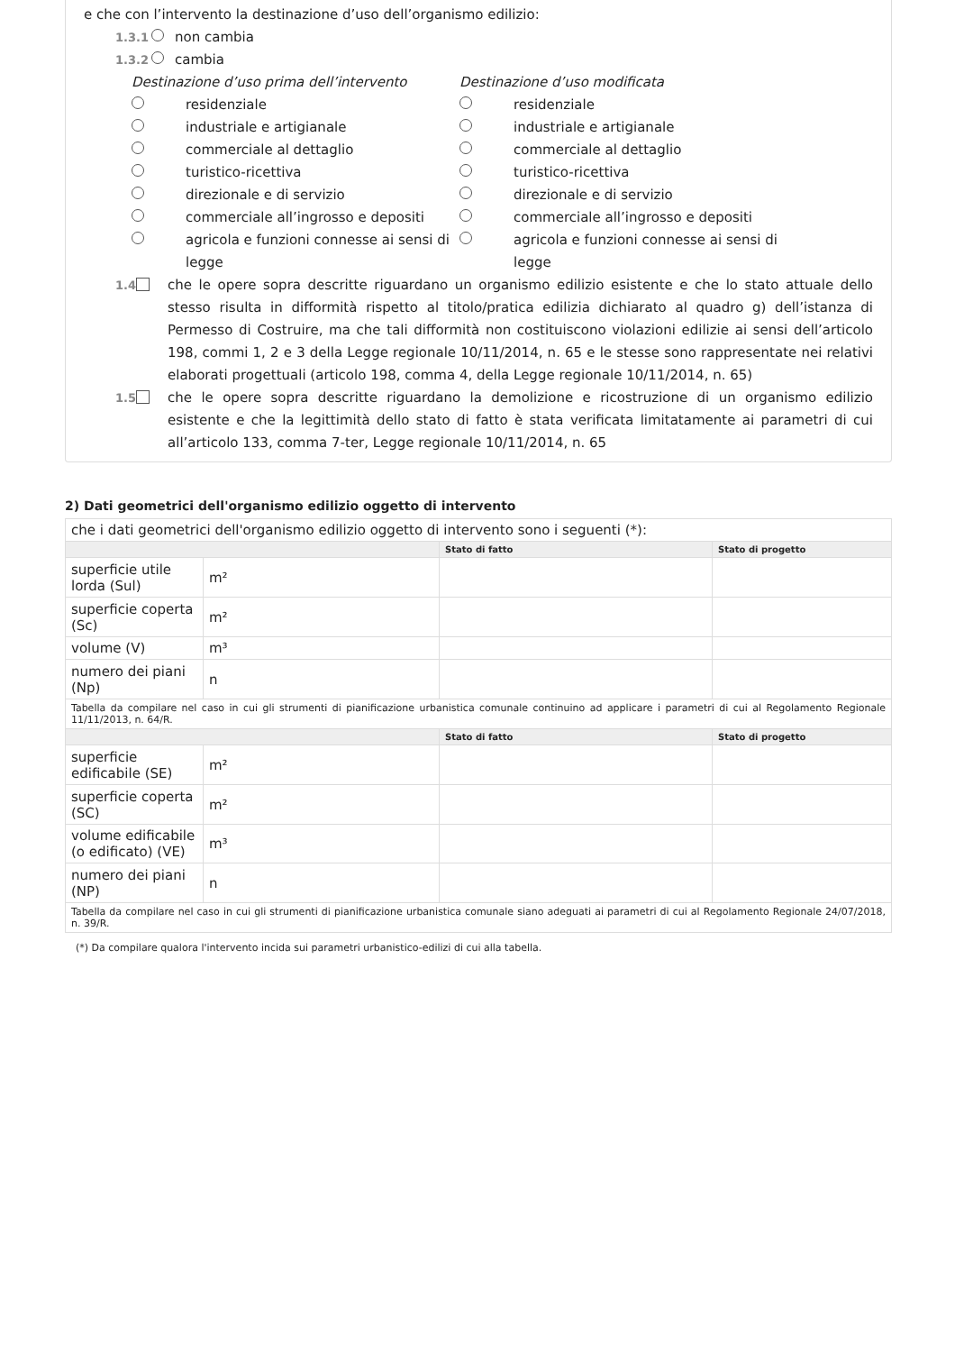e che con l’intervento la destinazione d’uso dell’organismo edilizio:
1.3.1 non cambia
1.3.2 cambia
Destinazione d’uso prima dell’intervento
residenziale
industriale e artigianale
commerciale al dettaglio
turistico-ricettiva
direzionale e di servizio
commerciale all’ingrosso e depositi
agricola e funzioni connesse ai sensi di legge
Destinazione d’uso modificata
residenziale
industriale e artigianale
commerciale al dettaglio
turistico-ricettiva
direzionale e di servizio
commerciale all’ingrosso e depositi
agricola e funzioni connesse ai sensi di legge
1.4 che le opere sopra descritte riguardano un organismo edilizio esistente e che lo stato attuale dello stesso risulta in difformità rispetto al titolo/pratica edilizia dichiarato al quadro g) dell’istanza di Permesso di Costruire, ma che tali difformità non costituiscono violazioni edilizie ai sensi dell’articolo 198, commi 1, 2 e 3 della Legge regionale 10/11/2014, n. 65 e le stesse sono rappresentate nei relativi elaborati progettuali (articolo 198, comma 4, della Legge regionale 10/11/2014, n. 65)
1.5 che le opere sopra descritte riguardano la demolizione e ricostruzione di un organismo edilizio esistente e che la legittimità dello stato di fatto è stata verificata limitatamente ai parametri di cui all’articolo 133, comma 7-ter, Legge regionale 10/11/2014, n. 65
2) Dati geometrici dell'organismo edilizio oggetto di intervento
| che i dati geometrici dell'organismo edilizio oggetto di intervento sono i seguenti (*): | | | |
| | | Stato di fatto | Stato di progetto |
| superficie utile lorda (Sul) | m² | | |
| superficie coperta (Sc) | m² | | |
| volume (V) | m³ | | |
| numero dei piani (Np) | n | | |
| Tabella da compilare nel caso in cui gli strumenti di pianificazione urbanistica comunale continuino ad applicare i parametri di cui al Regolamento Regionale 11/11/2013, n. 64/R. | | | |
| | | Stato di fatto | Stato di progetto |
| superficie edificabile (SE) | m² | | |
| superficie coperta (SC) | m² | | |
| volume edificabile (o edificato) (VE) | m³ | | |
| numero dei piani (NP) | n | | |
| Tabella da compilare nel caso in cui gli strumenti di pianificazione urbanistica comunale siano adeguati ai parametri di cui al Regolamento Regionale 24/07/2018, n. 39/R. | | | |
(*) Da compilare qualora l'intervento incida sui parametri urbanistico-edilizi di cui alla tabella.